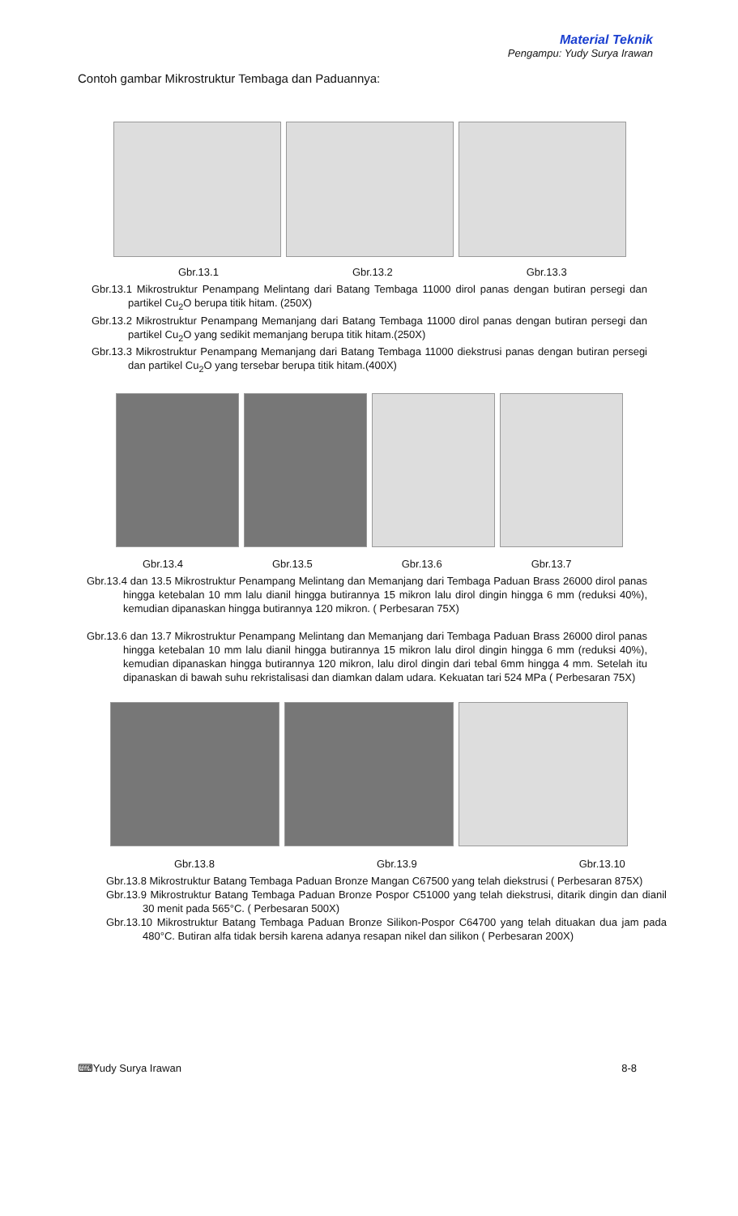Material Teknik
Pengampu: Yudy Surya Irawan
Contoh gambar Mikrostruktur Tembaga dan Paduannya:
Gbr.13.1 Gbr.13.2 Gbr.13.3
Gbr.13.1 Mikrostruktur Penampang Melintang dari Batang Tembaga 11000 dirol panas dengan butiran persegi dan partikel Cu<sub>2</sub>O berupa titik hitam. (250X)
Gbr.13.2 Mikrostruktur Penampang Memanjang dari Batang Tembaga 11000 dirol panas dengan butiran persegi dan partikel Cu<sub>2</sub>O yang sedikit memanjang berupa titik hitam.(250X)
Gbr.13.3 Mikrostruktur Penampang Memanjang dari Batang Tembaga 11000 diekstrusi panas dengan butiran persegi dan partikel Cu<sub>2</sub>O yang tersebar berupa titik hitam.(400X)
Gbr.13.4 Gbr.13.5 Gbr.13.6 Gbr.13.7
Gbr.13.4 dan 13.5 Mikrostruktur Penampang Melintang dan Memanjang dari Tembaga Paduan Brass 26000 dirol panas hingga ketebalan 10 mm lalu dianil hingga butirannya 15 mikron lalu dirol dingin hingga 6 mm (reduksi 40%), kemudian dipanaskan hingga butirannya 120 mikron. ( Perbesaran 75X)
Gbr.13.6 dan 13.7 Mikrostruktur Penampang Melintang dan Memanjang dari Tembaga Paduan Brass 26000 dirol panas hingga ketebalan 10 mm lalu dianil hingga butirannya 15 mikron lalu dirol dingin hingga 6 mm (reduksi 40%), kemudian dipanaskan hingga butirannya 120 mikron, lalu dirol dingin dari tebal 6mm hingga 4 mm. Setelah itu dipanaskan di bawah suhu rekristalisasi dan diamkan dalam udara. Kekuatan tari 524 MPa ( Perbesaran 75X)
Gbr.13.8 Gbr.13.9 Gbr.13.10
Gbr.13.8 Mikrostruktur Batang Tembaga Paduan Bronze Mangan C67500 yang telah diekstrusi ( Perbesaran 875X)
Gbr.13.9 Mikrostruktur Batang Tembaga Paduan Bronze Pospor C51000 yang telah diekstrusi, ditarik dingin dan dianil 30 menit pada 565°C. ( Perbesaran 500X)
Gbr.13.10 Mikrostruktur Batang Tembaga Paduan Bronze Silikon-Pospor C64700 yang telah dituakan dua jam pada 480°C. Butiran alfa tidak bersih karena adanya resapan nikel dan silikon ( Perbesaran 200X)
⌨Yudy Surya Irawan 8-8